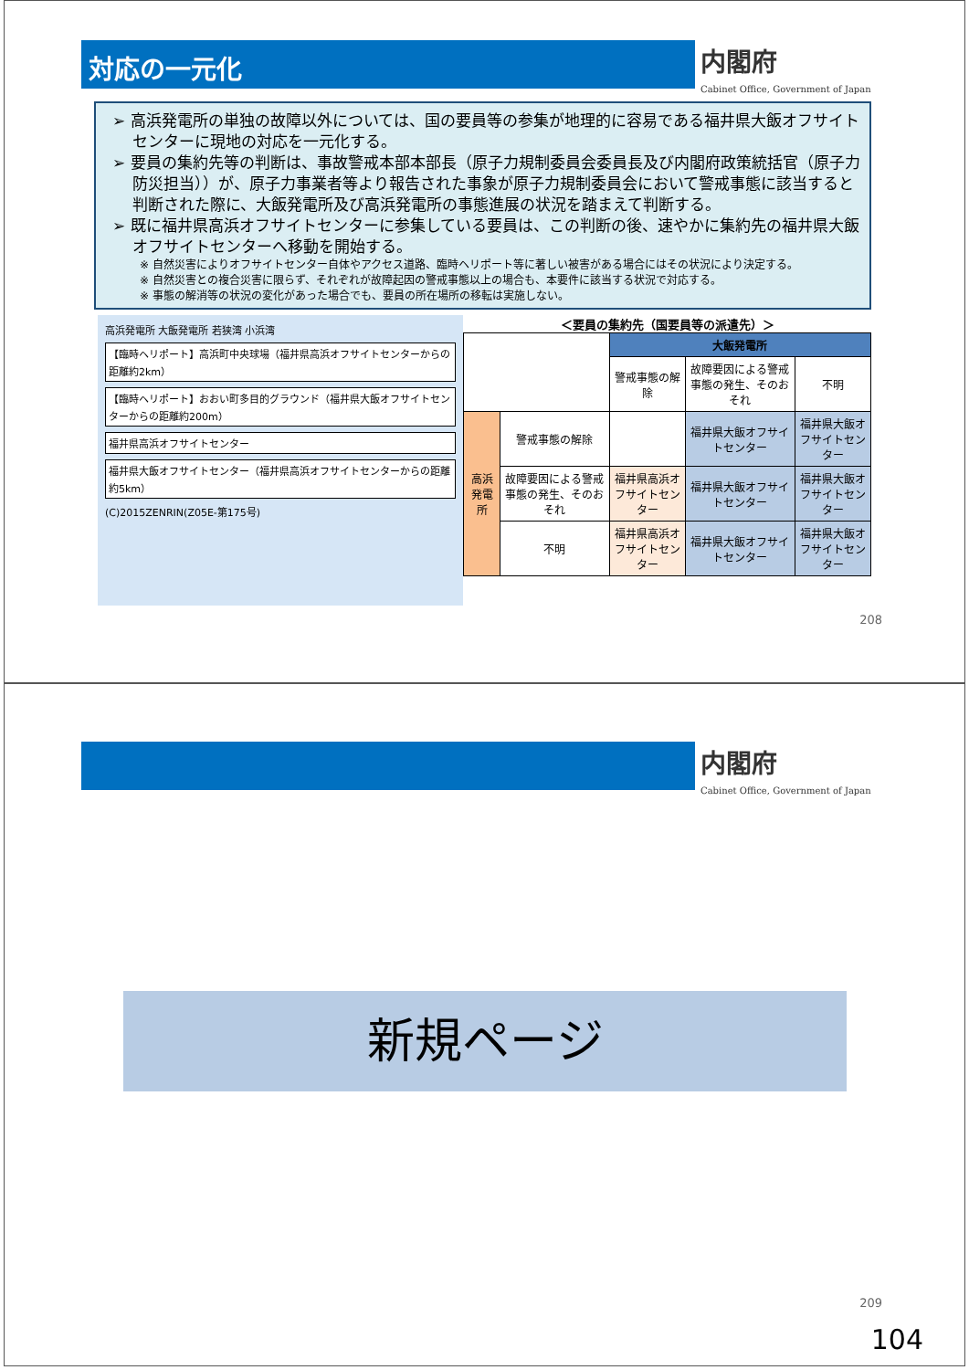対応の一元化
内閣府
Cabinet Office, Government of Japan
➢ 高浜発電所の単独の故障以外については、国の要員等の参集が地理的に容易である福井県大飯オフサイトセンターに現地の対応を一元化する。
➢ 要員の集約先等の判断は、事故警戒本部本部長（原子力規制委員会委員長及び内閣府政策統括官（原子力防災担当））が、原子力事業者等より報告された事象が原子力規制委員会において警戒事態に該当すると判断された際に、大飯発電所及び高浜発電所の事態進展の状況を踏まえて判断する。
➢ 既に福井県高浜オフサイトセンターに参集している要員は、この判断の後、速やかに集約先の福井県大飯オフサイトセンターへ移動を開始する。
※ 自然災害によりオフサイトセンター自体やアクセス道路、臨時ヘリポート等に著しい被害がある場合にはその状況により決定する。
※ 自然災害との複合災害に限らず、それぞれが故障起因の警戒事態以上の場合も、本要件に該当する状況で対応する。
※ 事態の解消等の状況の変化があった場合でも、要員の所在場所の移転は実施しない。
高浜発電所 大飯発電所 若狭湾 小浜湾
【臨時ヘリポート】高浜町中央球場（福井県高浜オフサイトセンターからの距離約2km）
【臨時ヘリポート】おおい町多目的グラウンド（福井県大飯オフサイトセンターからの距離約200m）
福井県高浜オフサイトセンター
福井県大飯オフサイトセンター（福井県高浜オフサイトセンターからの距離約5km）
(C)2015ZENRIN(Z05E-第175号)
＜要員の集約先（国要員等の派遣先）＞
| | | 大飯発電所 | | |
| | | 警戒事態の解除 | 故障要因による警戒事態の発生、そのおそれ | 不明 |
| 高浜発電所 | 警戒事態の解除 | | 福井県大飯オフサイトセンター | 福井県大飯オフサイトセンター |
| | 故障要因による警戒事態の発生、そのおそれ | 福井県高浜オフサイトセンター | 福井県大飯オフサイトセンター | 福井県大飯オフサイトセンター |
| | 不明 | 福井県高浜オフサイトセンター | 福井県大飯オフサイトセンター | 福井県大飯オフサイトセンター |
208
内閣府
Cabinet Office, Government of Japan
新規ページ
209
104